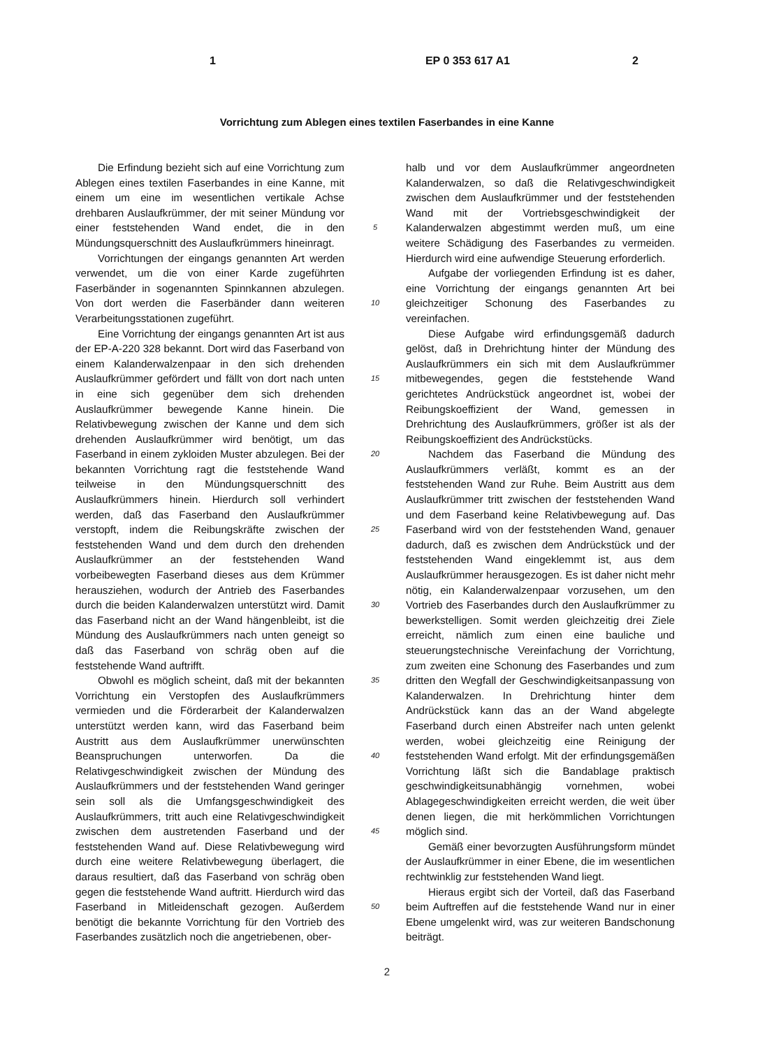1 EP 0 353 617 A1 2
Vorrichtung zum Ablegen eines textilen Faserbandes in eine Kanne
Die Erfindung bezieht sich auf eine Vorrichtung zum Ablegen eines textilen Faserbandes in eine Kanne, mit einem um eine im wesentlichen vertikale Achse drehbaren Auslaufkrümmer, der mit seiner Mündung vor einer feststehenden Wand endet, die in den Mündungsquerschnitt des Auslaufkrümmers hineinragt.
Vorrichtungen der eingangs genannten Art werden verwendet, um die von einer Karde zugeführten Faserbänder in sogenannten Spinnkannen abzulegen. Von dort werden die Faserbänder dann weiteren Verarbeitungsstationen zugeführt.
Eine Vorrichtung der eingangs genannten Art ist aus der EP-A-220 328 bekannt. Dort wird das Faserband von einem Kalanderwalzenpaar in den sich drehenden Auslaufkrümmer gefördert und fällt von dort nach unten in eine sich gegenüber dem sich drehenden Auslaufkrümmer bewegende Kanne hinein. Die Relativbewegung zwischen der Kanne und dem sich drehenden Auslaufkrümmer wird benötigt, um das Faserband in einem zykloiden Muster abzulegen. Bei der bekannten Vorrichtung ragt die feststehende Wand teilweise in den Mündungsquerschnitt des Auslaufkrümmers hinein. Hierdurch soll verhindert werden, daß das Faserband den Auslaufkrümmer verstopft, indem die Reibungskräfte zwischen der feststehenden Wand und dem durch den drehenden Auslaufkrümmer an der feststehenden Wand vorbeibewegten Faserband dieses aus dem Krümmer herausziehen, wodurch der Antrieb des Faserbandes durch die beiden Kalanderwalzen unterstützt wird. Damit das Faserband nicht an der Wand hängenbleibt, ist die Mündung des Auslaufkrümmers nach unten geneigt so daß das Faserband von schräg oben auf die feststehende Wand auftrifft.
Obwohl es möglich scheint, daß mit der bekannten Vorrichtung ein Verstopfen des Auslaufkrümmers vermieden und die Förderarbeit der Kalanderwalzen unterstützt werden kann, wird das Faserband beim Austritt aus dem Auslaufkrümmer unerwünschten Beanspruchungen unterworfen. Da die Relativgeschwindigkeit zwischen der Mündung des Auslaufkrümmers und der feststehenden Wand geringer sein soll als die Umfangsgeschwindigkeit des Auslaufkrümmers, tritt auch eine Relativgeschwindigkeit zwischen dem austretenden Faserband und der feststehenden Wand auf. Diese Relativbewegung wird durch eine weitere Relativbewegung überlagert, die daraus resultiert, daß das Faserband von schräg oben gegen die feststehende Wand auftritt. Hierdurch wird das Faserband in Mitleidenschaft gezogen. Außerdem benötigt die bekannte Vorrichtung für den Vortrieb des Faserbandes zusätzlich noch die angetriebenen, ober-
5
10
15
20
25
30
35
40
45
50
halb und vor dem Auslaufkrümmer angeordneten Kalanderwalzen, so daß die Relativgeschwindigkeit zwischen dem Auslaufkrümmer und der feststehenden Wand mit der Vortriebsgeschwindigkeit der Kalanderwalzen abgestimmt werden muß, um eine weitere Schädigung des Faserbandes zu vermeiden. Hierdurch wird eine aufwendige Steuerung erforderlich.
Aufgabe der vorliegenden Erfindung ist es daher, eine Vorrichtung der eingangs genannten Art bei gleichzeitiger Schonung des Faserbandes zu vereinfachen.
Diese Aufgabe wird erfindungsgemäß dadurch gelöst, daß in Drehrichtung hinter der Mündung des Auslaufkrümmers ein sich mit dem Auslaufkrümmer mitbewegendes, gegen die feststehende Wand gerichtetes Andrückstück angeordnet ist, wobei der Reibungskoeffizient der Wand, gemessen in Drehrichtung des Auslaufkrümmers, größer ist als der Reibungskoeffizient des Andrückstücks.
Nachdem das Faserband die Mündung des Auslaufkrümmers verläßt, kommt es an der feststehenden Wand zur Ruhe. Beim Austritt aus dem Auslaufkrümmer tritt zwischen der feststehenden Wand und dem Faserband keine Relativbewegung auf. Das Faserband wird von der feststehenden Wand, genauer dadurch, daß es zwischen dem Andrückstück und der feststehenden Wand eingeklemmt ist, aus dem Auslaufkrümmer herausgezogen. Es ist daher nicht mehr nötig, ein Kalanderwalzenpaar vorzusehen, um den Vortrieb des Faserbandes durch den Auslaufkrümmer zu bewerkstelligen. Somit werden gleichzeitig drei Ziele erreicht, nämlich zum einen eine bauliche und steuerungstechnische Vereinfachung der Vorrichtung, zum zweiten eine Schonung des Faserbandes und zum dritten den Wegfall der Geschwindigkeitsanpassung von Kalanderwalzen. In Drehrichtung hinter dem Andrückstück kann das an der Wand abgelegte Faserband durch einen Abstreifer nach unten gelenkt werden, wobei gleichzeitig eine Reinigung der feststehenden Wand erfolgt. Mit der erfindungsgemäßen Vorrichtung läßt sich die Bandablage praktisch geschwindigkeitsunabhängig vornehmen, wobei Ablagegeschwindigkeiten erreicht werden, die weit über denen liegen, die mit herkömmlichen Vorrichtungen möglich sind.
Gemäß einer bevorzugten Ausführungsform mündet der Auslaufkrümmer in einer Ebene, die im wesentlichen rechtwinklig zur feststehenden Wand liegt.
Hieraus ergibt sich der Vorteil, daß das Faserband beim Auftreffen auf die feststehende Wand nur in einer Ebene umgelenkt wird, was zur weiteren Bandschonung beiträgt.
2